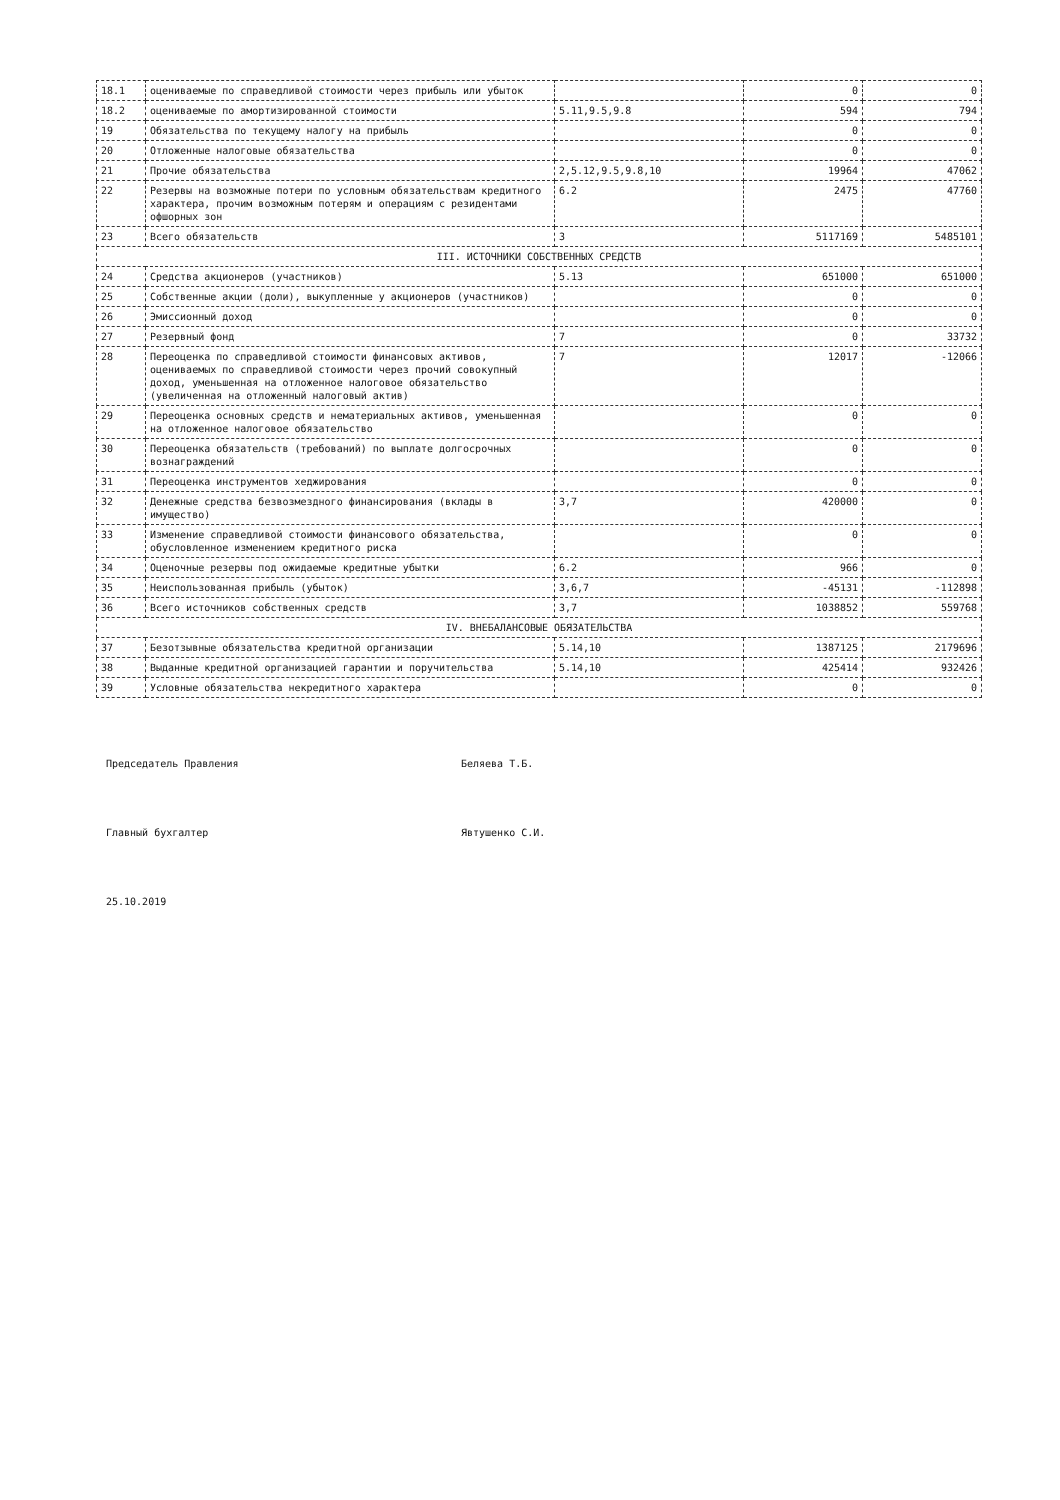| 18.1 | оцениваемые по справедливой стоимости через прибыль или убыток | | 0 | 0 |
| 18.2 | оцениваемые по амортизированной стоимости | 5.11,9.5,9.8 | 594 | 794 |
| 19 | Обязательства по текущему налогу на прибыль | | 0 | 0 |
| 20 | Отложенные налоговые обязательства | | 0 | 0 |
| 21 | Прочие обязательства | 2,5.12,9.5,9.8,10 | 19964 | 47062 |
| 22 | Резервы на возможные потери по условным обязательствам кредитного характера, прочим возможным потерям и операциям с резидентами офшорных зон | 6.2 | 2475 | 47760 |
| 23 | Всего обязательств | 3 | 5117169 | 5485101 |
| III. ИСТОЧНИКИ СОБСТВЕННЫХ СРЕДСТВ | | | | |
| 24 | Средства акционеров (участников) | 5.13 | 651000 | 651000 |
| 25 | Собственные акции (доли), выкупленные у акционеров (участников) | | 0 | 0 |
| 26 | Эмиссионный доход | | 0 | 0 |
| 27 | Резервный фонд | 7 | 0 | 33732 |
| 28 | Переоценка по справедливой стоимости финансовых активов, оцениваемых по справедливой стоимости через прочий совокупный доход, уменьшенная на отложенное налоговое обязательство (увеличенная на отложенный налоговый актив) | 7 | 12017 | -12066 |
| 29 | Переоценка основных средств и нематериальных активов, уменьшенная на отложенное налоговое обязательство | | 0 | 0 |
| 30 | Переоценка обязательств (требований) по выплате долгосрочных вознаграждений | | 0 | 0 |
| 31 | Переоценка инструментов хеджирования | | 0 | 0 |
| 32 | Денежные средства безвозмездного финансирования (вклады в имущество) | 3,7 | 420000 | 0 |
| 33 | Изменение справедливой стоимости финансового обязательства, обусловленное изменением кредитного риска | | 0 | 0 |
| 34 | Оценочные резервы под ожидаемые кредитные убытки | 6.2 | 966 | 0 |
| 35 | Неиспользованная прибыль (убыток) | 3,6,7 | -45131 | -112898 |
| 36 | Всего источников собственных средств | 3,7 | 1038852 | 559768 |
| IV. ВНЕБАЛАНСОВЫЕ ОБЯЗАТЕЛЬСТВА | | | | |
| 37 | Безотзывные обязательства кредитной организации | 5.14,10 | 1387125 | 2179696 |
| 38 | Выданные кредитной организацией гарантии и поручительства | 5.14,10 | 425414 | 932426 |
| 39 | Условные обязательства некредитного характера | | 0 | 0 |
Председатель Правления Беляева Т.Б.
Главный бухгалтер Явтушенко С.И.
25.10.2019